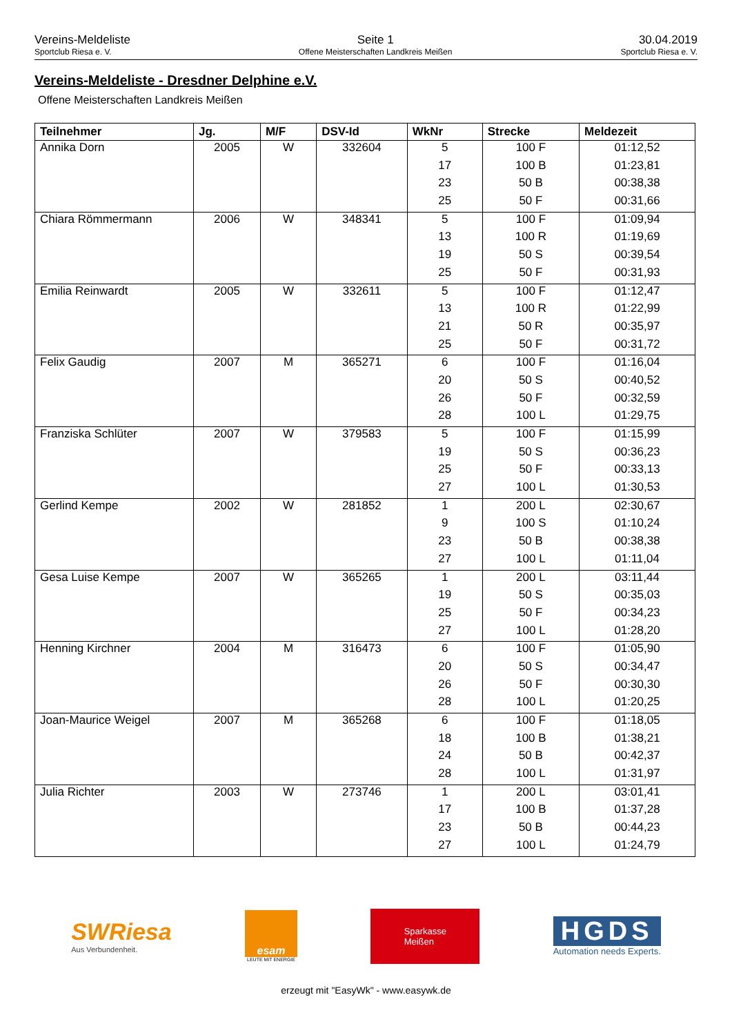Vereins-Meldeliste
Sportclub Riesa e. V.
Seite 1
Offene Meisterschaften Landkreis Meißen
30.04.2019
Sportclub Riesa e. V.
Vereins-Meldeliste - Dresdner Delphine e.V.
Offene Meisterschaften Landkreis Meißen
| Teilnehmer | Jg. | M/F | DSV-Id | WkNr | Strecke | Meldezeit |
| --- | --- | --- | --- | --- | --- | --- |
| Annika Dorn | 2005 | W | 332604 | 5 | 100 F | 01:12,52 |
| | | | | 17 | 100 B | 01:23,81 |
| | | | | 23 | 50 B | 00:38,38 |
| | | | | 25 | 50 F | 00:31,66 |
| Chiara Römmermann | 2006 | W | 348341 | 5 | 100 F | 01:09,94 |
| | | | | 13 | 100 R | 01:19,69 |
| | | | | 19 | 50 S | 00:39,54 |
| | | | | 25 | 50 F | 00:31,93 |
| Emilia Reinwardt | 2005 | W | 332611 | 5 | 100 F | 01:12,47 |
| | | | | 13 | 100 R | 01:22,99 |
| | | | | 21 | 50 R | 00:35,97 |
| | | | | 25 | 50 F | 00:31,72 |
| Felix Gaudig | 2007 | M | 365271 | 6 | 100 F | 01:16,04 |
| | | | | 20 | 50 S | 00:40,52 |
| | | | | 26 | 50 F | 00:32,59 |
| | | | | 28 | 100 L | 01:29,75 |
| Franziska Schlüter | 2007 | W | 379583 | 5 | 100 F | 01:15,99 |
| | | | | 19 | 50 S | 00:36,23 |
| | | | | 25 | 50 F | 00:33,13 |
| | | | | 27 | 100 L | 01:30,53 |
| Gerlind Kempe | 2002 | W | 281852 | 1 | 200 L | 02:30,67 |
| | | | | 9 | 100 S | 01:10,24 |
| | | | | 23 | 50 B | 00:38,38 |
| | | | | 27 | 100 L | 01:11,04 |
| Gesa Luise Kempe | 2007 | W | 365265 | 1 | 200 L | 03:11,44 |
| | | | | 19 | 50 S | 00:35,03 |
| | | | | 25 | 50 F | 00:34,23 |
| | | | | 27 | 100 L | 01:28,20 |
| Henning Kirchner | 2004 | M | 316473 | 6 | 100 F | 01:05,90 |
| | | | | 20 | 50 S | 00:34,47 |
| | | | | 26 | 50 F | 00:30,30 |
| | | | | 28 | 100 L | 01:20,25 |
| Joan-Maurice Weigel | 2007 | M | 365268 | 6 | 100 F | 01:18,05 |
| | | | | 18 | 100 B | 01:38,21 |
| | | | | 24 | 50 B | 00:42,37 |
| | | | | 28 | 100 L | 01:31,97 |
| Julia Richter | 2003 | W | 273746 | 1 | 200 L | 03:01,41 |
| | | | | 17 | 100 B | 01:37,28 |
| | | | | 23 | 50 B | 00:44,23 |
| | | | | 27 | 100 L | 01:24,79 |
SWRiesa
Aus Verbundenheit.
esam
LEUTE MIT ENERGIE
Sparkasse
Meißen
HGDS
Automation needs Experts.
erzeugt mit "EasyWk" - www.easywk.de